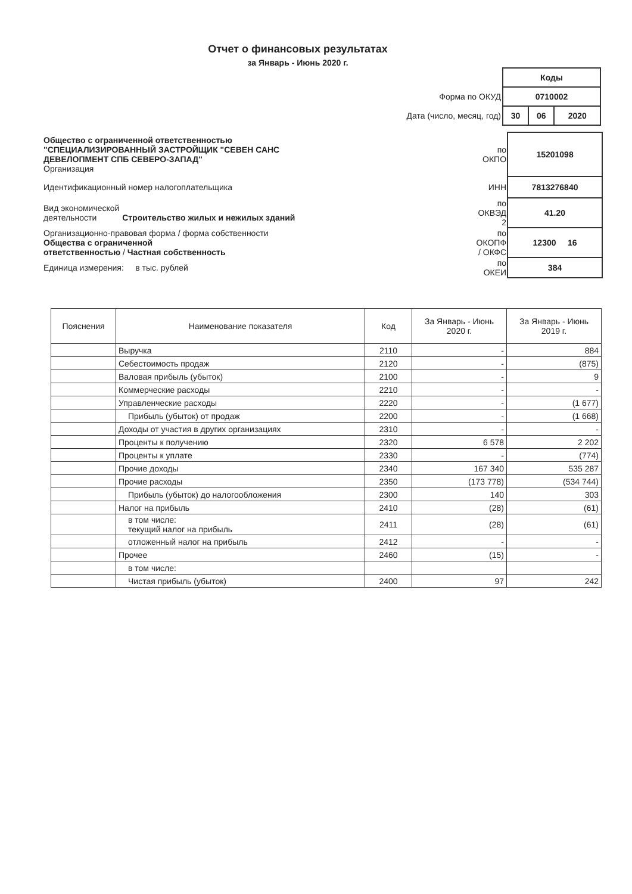Отчет о финансовых результатах
за Январь - Июнь 2020 г.
| | Коды | | |
| Форма по ОКУД | 0710002 | | |
| Дата (число, месяц, год) | 30 | 06 | 2020 |
| Общество с ограниченной ответственностью "СПЕЦИАЛИЗИРОВАННЫЙ ЗАСТРОЙЩИК "СЕВЕН САНС ДЕВЕЛОПМЕНТ СПБ СЕВЕРО-ЗАПАД" Организация | по ОКПО | 15201098 |
| Идентификационный номер налогоплательщика | ИНН | 7813276840 |
| Вид экономической деятельности Строительство жилых и нежилых зданий | по ОКВЭД 2 | 41.20 |
| Организационно-правовая форма / форма собственности Общества с ограниченной ответственностью / Частная собственность | по ОКОПФ / ОКФС | 12300 16 |
| Единица измерения: в тыс. рублей | по ОКЕИ | 384 |
| Пояснения | Наименование показателя | Код | За Январь - Июнь 2020 г. | За Январь - Июнь 2019 г. |
| --- | --- | --- | --- | --- |
| | Выручка | 2110 | - | 884 |
| | Себестоимость продаж | 2120 | - | (875) |
| | Валовая прибыль (убыток) | 2100 | - | 9 |
| | Коммерческие расходы | 2210 | - | - |
| | Управленческие расходы | 2220 | - | (1 677) |
| | Прибыль (убыток) от продаж | 2200 | - | (1 668) |
| | Доходы от участия в других организациях | 2310 | - | - |
| | Проценты к получению | 2320 | 6 578 | 2 202 |
| | Проценты к уплате | 2330 | - | (774) |
| | Прочие доходы | 2340 | 167 340 | 535 287 |
| | Прочие расходы | 2350 | (173 778) | (534 744) |
| | Прибыль (убыток) до налогообложения | 2300 | 140 | 303 |
| | Налог на прибыль | 2410 | (28) | (61) |
| | в том числе: текущий налог на прибыль | 2411 | (28) | (61) |
| | отложенный налог на прибыль | 2412 | - | - |
| | Прочее | 2460 | (15) | - |
| | в том числе: | | | |
| | Чистая прибыль (убыток) | 2400 | 97 | 242 |